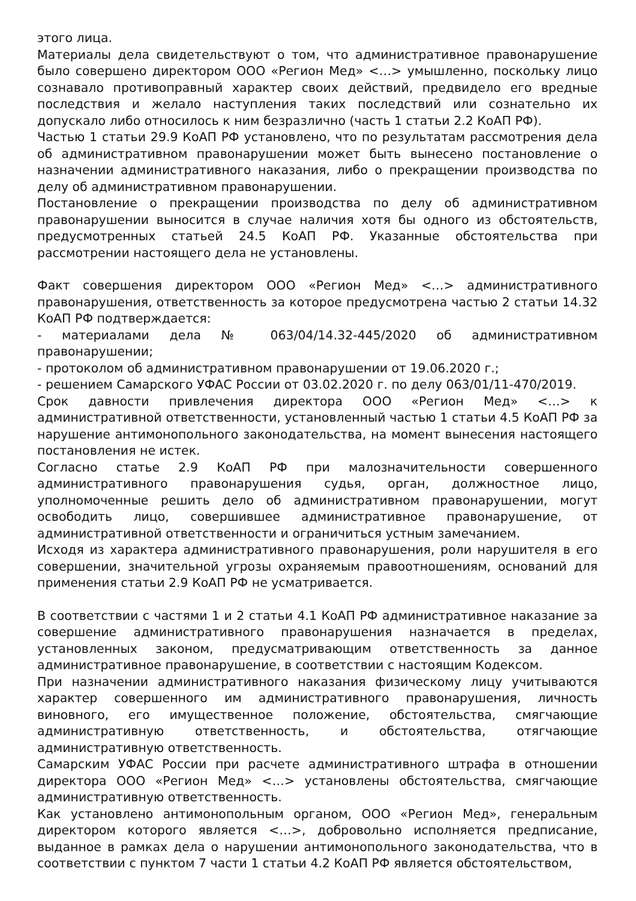этого лица.
Материалы дела свидетельствуют о том, что административное правонарушение было совершено директором ООО «Регион Мед» <…> умышленно, поскольку лицо сознавало противоправный характер своих действий, предвидело его вредные последствия и желало наступления таких последствий или сознательно их допускало либо относилось к ним безразлично (часть 1 статьи 2.2 КоАП РФ).
Частью 1 статьи 29.9 КоАП РФ установлено, что по результатам рассмотрения дела об административном правонарушении может быть вынесено постановление о назначении административного наказания, либо о прекращении производства по делу об административном правонарушении.
Постановление о прекращении производства по делу об административном правонарушении выносится в случае наличия хотя бы одного из обстоятельств, предусмотренных статьей 24.5 КоАП РФ. Указанные обстоятельства при рассмотрении настоящего дела не установлены.
Факт совершения директором ООО «Регион Мед» <…> административного правонарушения, ответственность за которое предусмотрена частью 2 статьи 14.32 КоАП РФ подтверждается:
- материалами дела № 063/04/14.32-445/2020 об административном правонарушении;
- протоколом об административном правонарушении от 19.06.2020 г.;
- решением Самарского УФАС России от 03.02.2020 г. по делу 063/01/11-470/2019.
Срок давности привлечения директора ООО «Регион Мед» <…> к административной ответственности, установленный частью 1 статьи 4.5 КоАП РФ за нарушение антимонопольного законодательства, на момент вынесения настоящего постановления не истек.
Согласно статье 2.9 КоАП РФ при малозначительности совершенного административного правонарушения судья, орган, должностное лицо, уполномоченные решить дело об административном правонарушении, могут освободить лицо, совершившее административное правонарушение, от административной ответственности и ограничиться устным замечанием.
Исходя из характера административного правонарушения, роли нарушителя в его совершении, значительной угрозы охраняемым правоотношениям, оснований для применения статьи 2.9 КоАП РФ не усматривается.
В соответствии с частями 1 и 2 статьи 4.1 КоАП РФ административное наказание за совершение административного правонарушения назначается в пределах, установленных законом, предусматривающим ответственность за данное административное правонарушение, в соответствии с настоящим Кодексом.
При назначении административного наказания физическому лицу учитываются характер совершенного им административного правонарушения, личность виновного, его имущественное положение, обстоятельства, смягчающие административную ответственность, и обстоятельства, отягчающие административную ответственность.
Самарским УФАС России при расчете административного штрафа в отношении директора ООО «Регион Мед» <…> установлены обстоятельства, смягчающие административную ответственность.
Как установлено антимонопольным органом, ООО «Регион Мед», генеральным директором которого является <…>, добровольно исполняется предписание, выданное в рамках дела о нарушении антимонопольного законодательства, что в соответствии с пунктом 7 части 1 статьи 4.2 КоАП РФ является обстоятельством,